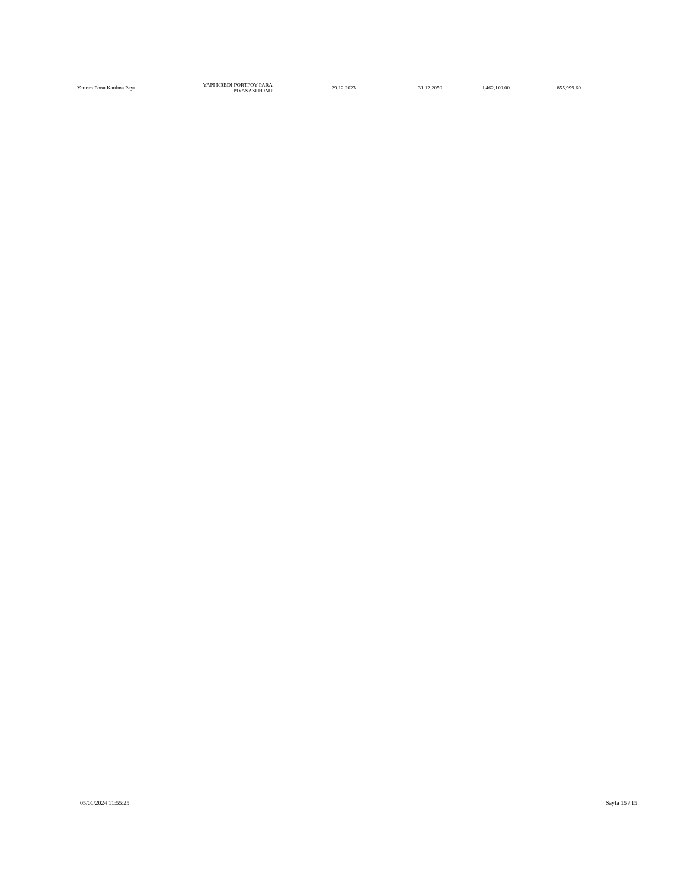| Yatırım Fonu Katılma Payı | YAPI KREDI PORTFOY PARA PIYASASI FONU | 29.12.2023 | 31.12.2050 | 1,462,100.00 | 855,999.60 |
05/01/2024 11:55:25 Sayfa 15 / 15